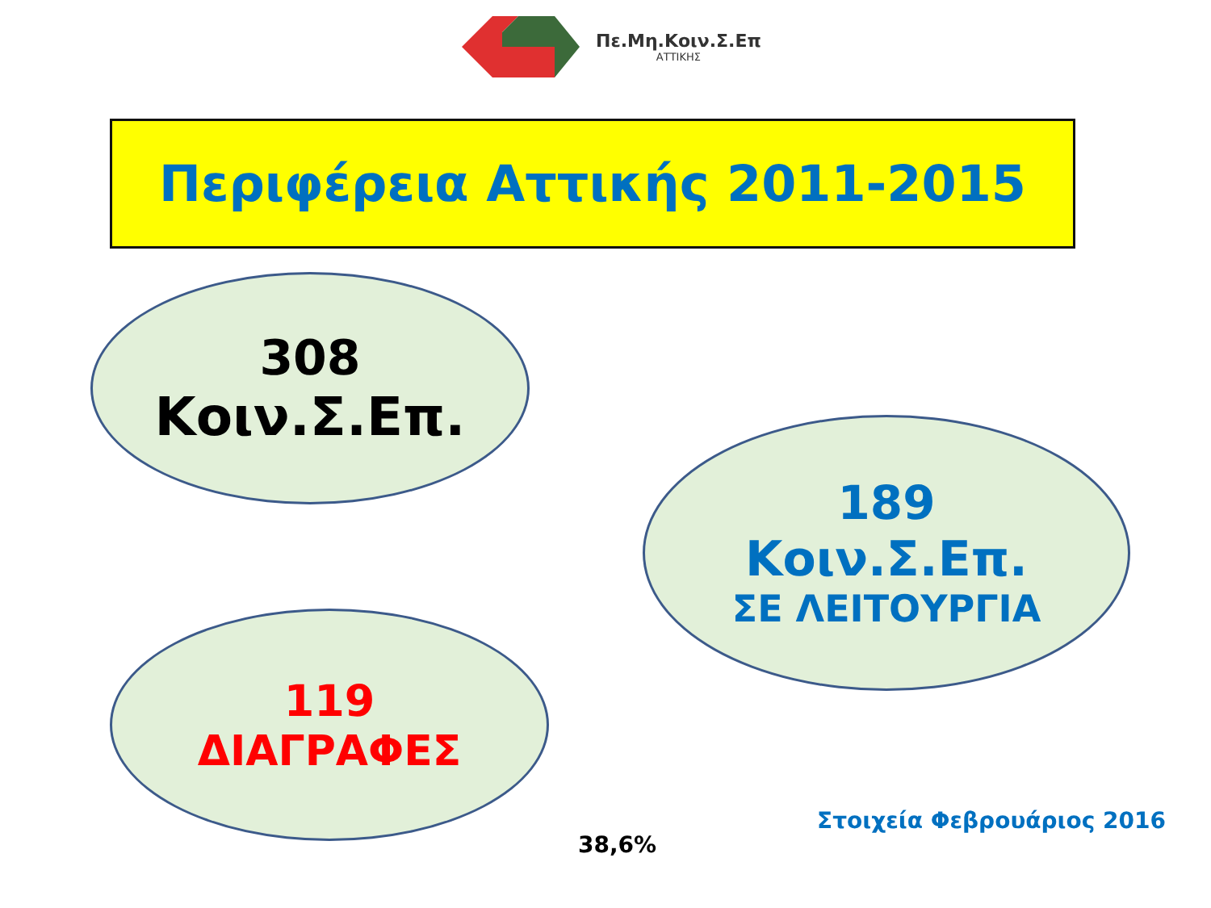Πε.Μη.Κοιν.Σ.Επ
ΑΤΤΙΚΗΣ
Περιφέρεια Αττικής 2011-2015
308
Κοιν.Σ.Επ.
189
Κοιν.Σ.Επ.
ΣΕ ΛΕΙΤΟΥΡΓΙΑ
119
ΔΙΑΓΡΑΦΕΣ
38,6%
Στοιχεία Φεβρουάριος 2016